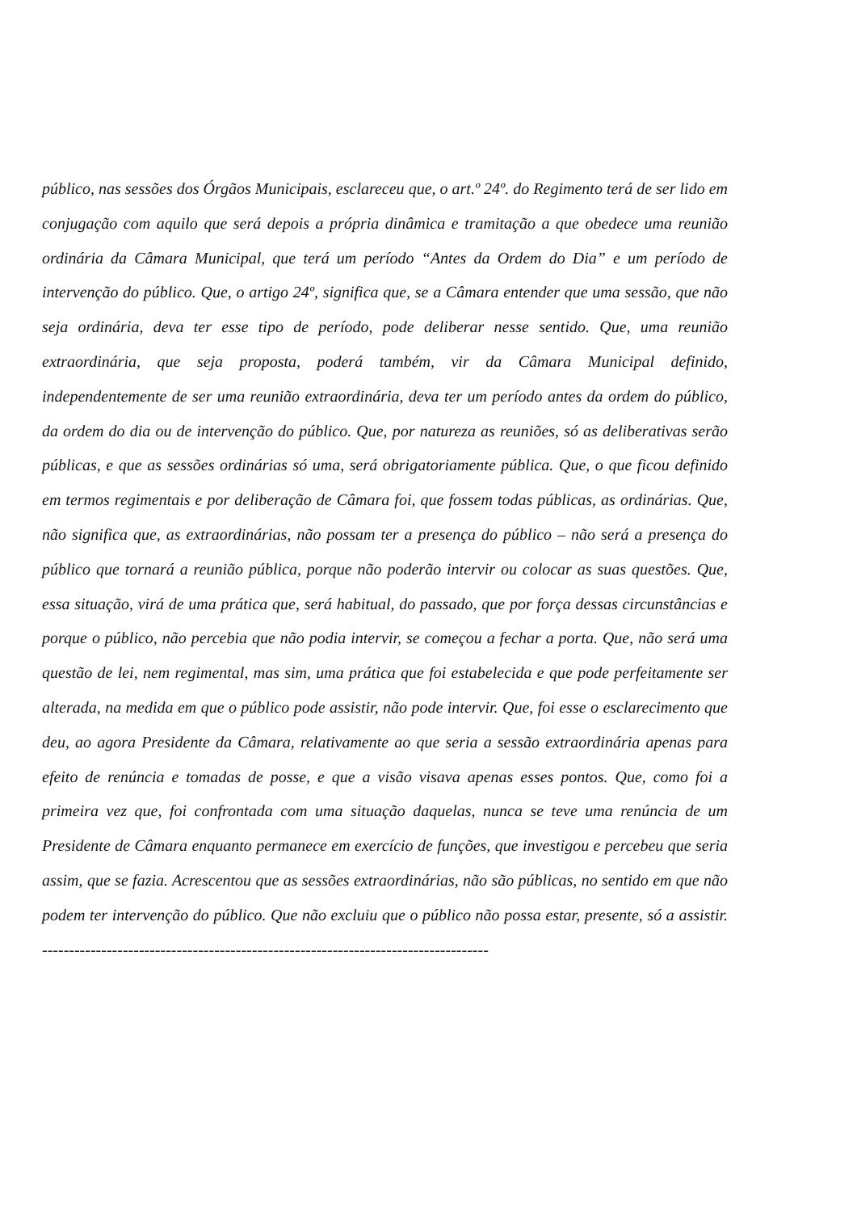público, nas sessões dos Órgãos Municipais, esclareceu que, o art.º 24º. do Regimento terá de ser lido em conjugação com aquilo que será depois a própria dinâmica e tramitação a que obedece uma reunião ordinária da Câmara Municipal, que terá um período “Antes da Ordem do Dia” e um período de intervenção do público. Que, o artigo 24º, significa que, se a Câmara entender que uma sessão, que não seja ordinária, deva ter esse tipo de período, pode deliberar nesse sentido. Que, uma reunião extraordinária, que seja proposta, poderá também, vir da Câmara Municipal definido, independentemente de ser uma reunião extraordinária, deva ter um período antes da ordem do público, da ordem do dia ou de intervenção do público. Que, por natureza as reuniões, só as deliberativas serão públicas, e que as sessões ordinárias só uma, será obrigatoriamente pública. Que, o que ficou definido em termos regimentais e por deliberação de Câmara foi, que fossem todas públicas, as ordinárias. Que, não significa que, as extraordinárias, não possam ter a presença do público – não será a presença do público que tornará a reunião pública, porque não poderão intervir ou colocar as suas questões. Que, essa situação, virá de uma prática que, será habitual, do passado, que por força dessas circunstâncias e porque o público, não percebia que não podia intervir, se começou a fechar a porta. Que, não será uma questão de lei, nem regimental, mas sim, uma prática que foi estabelecida e que pode perfeitamente ser alterada, na medida em que o público pode assistir, não pode intervir. Que, foi esse o esclarecimento que deu, ao agora Presidente da Câmara, relativamente ao que seria a sessão extraordinária apenas para efeito de renúncia e tomadas de posse, e que a visão visava apenas esses pontos. Que, como foi a primeira vez que, foi confrontada com uma situação daquelas, nunca se teve uma renúncia de um Presidente de Câmara enquanto permanece em exercício de funções, que investigou e percebeu que seria assim, que se fazia. Acrescentou que as sessões extraordinárias, não são públicas, no sentido em que não podem ter intervenção do público. Que não excluiu que o público não possa estar, presente, só a assistir. -----------------------------------------------------------------------------------